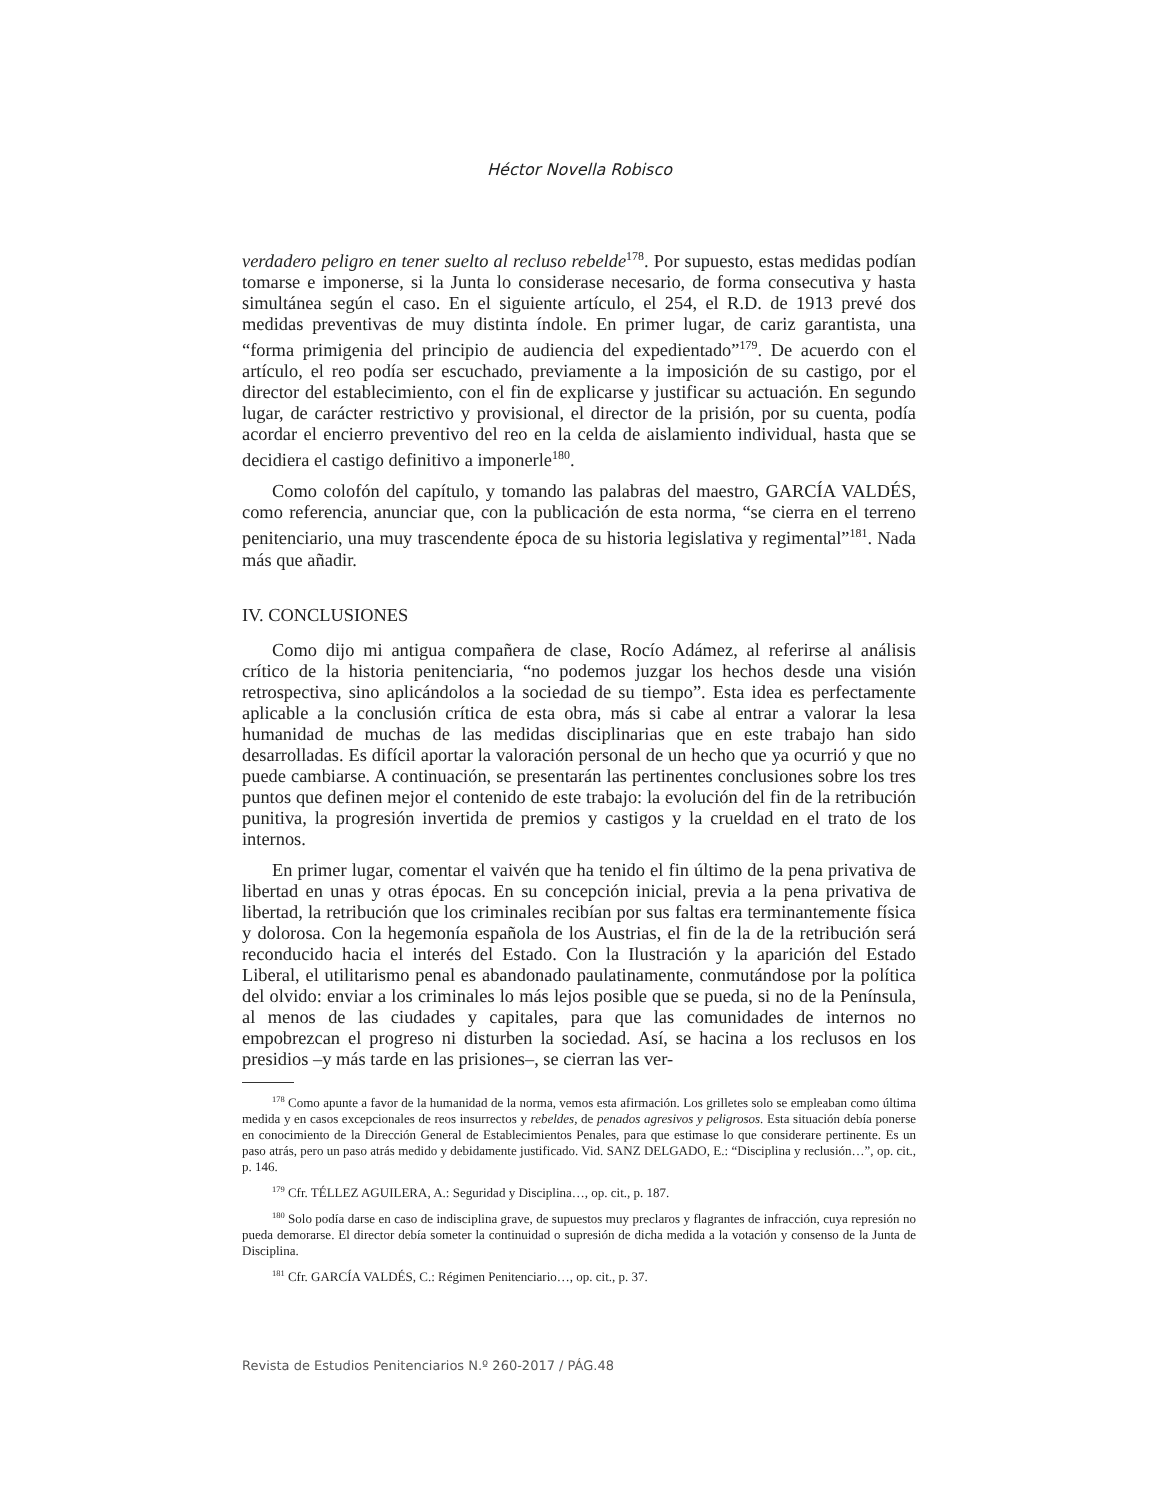Héctor Novella Robisco
verdadero peligro en tener suelto al recluso rebelde<sup>178</sup>. Por supuesto, estas medidas podían tomarse e imponerse, si la Junta lo considerase necesario, de forma consecutiva y hasta simultánea según el caso. En el siguiente artículo, el 254, el R.D. de 1913 prevé dos medidas preventivas de muy distinta índole. En primer lugar, de cariz garantista, una “forma primigenia del principio de audiencia del expedientado”<sup>179</sup>. De acuerdo con el artículo, el reo podía ser escuchado, previamente a la imposición de su castigo, por el director del establecimiento, con el fin de explicarse y justificar su actuación. En segundo lugar, de carácter restrictivo y provisional, el director de la prisión, por su cuenta, podía acordar el encierro preventivo del reo en la celda de aislamiento individual, hasta que se decidiera el castigo definitivo a imponerle<sup>180</sup>.
Como colofón del capítulo, y tomando las palabras del maestro, GARCÍA VALDÉS, como referencia, anunciar que, con la publicación de esta norma, “se cierra en el terreno penitenciario, una muy trascendente época de su historia legislativa y regimental”<sup>181</sup>. Nada más que añadir.
IV. CONCLUSIONES
Como dijo mi antigua compañera de clase, Rocío Adámez, al referirse al análisis crítico de la historia penitenciaria, “no podemos juzgar los hechos desde una visión retrospectiva, sino aplicándolos a la sociedad de su tiempo”. Esta idea es perfectamente aplicable a la conclusión crítica de esta obra, más si cabe al entrar a valorar la lesa humanidad de muchas de las medidas disciplinarias que en este trabajo han sido desarrolladas. Es difícil aportar la valoración personal de un hecho que ya ocurrió y que no puede cambiarse. A continuación, se presentarán las pertinentes conclusiones sobre los tres puntos que definen mejor el contenido de este trabajo: la evolución del fin de la retribución punitiva, la progresión invertida de premios y castigos y la crueldad en el trato de los internos.
En primer lugar, comentar el vaivén que ha tenido el fin último de la pena privativa de libertad en unas y otras épocas. En su concepción inicial, previa a la pena privativa de libertad, la retribución que los criminales recibían por sus faltas era terminantemente física y dolorosa. Con la hegemonía española de los Austrias, el fin de la de la retribución será reconducido hacia el interés del Estado. Con la Ilustración y la aparición del Estado Liberal, el utilitarismo penal es abandonado paulatinamente, conmutándose por la política del olvido: enviar a los criminales lo más lejos posible que se pueda, si no de la Península, al menos de las ciudades y capitales, para que las comunidades de internos no empobrezcan el progreso ni disturben la sociedad. Así, se hacina a los reclusos en los presidios –y más tarde en las prisiones–, se cierran las ver-
<sup>178</sup> Como apunte a favor de la humanidad de la norma, vemos esta afirmación. Los grilletes solo se empleaban como última medida y en casos excepcionales de reos insurrectos y rebeldes, de penados agresivos y peligrosos. Esta situación debía ponerse en conocimiento de la Dirección General de Establecimientos Penales, para que estimase lo que considerare pertinente. Es un paso atrás, pero un paso atrás medido y debidamente justificado. Vid. SANZ DELGADO, E.: “Disciplina y reclusión…”, op. cit., p. 146.
<sup>179</sup> Cfr. TÉLLEZ AGUILERA, A.: Seguridad y Disciplina…, op. cit., p. 187.
<sup>180</sup> Solo podía darse en caso de indisciplina grave, de supuestos muy preclaros y flagrantes de infracción, cuya represión no pueda demorarse. El director debía someter la continuidad o supresión de dicha medida a la votación y consenso de la Junta de Disciplina.
<sup>181</sup> Cfr. GARCÍA VALDÉS, C.: Régimen Penitenciario…, op. cit., p. 37.
Revista de Estudios Penitenciarios N.º 260-2017 / PÁG.48